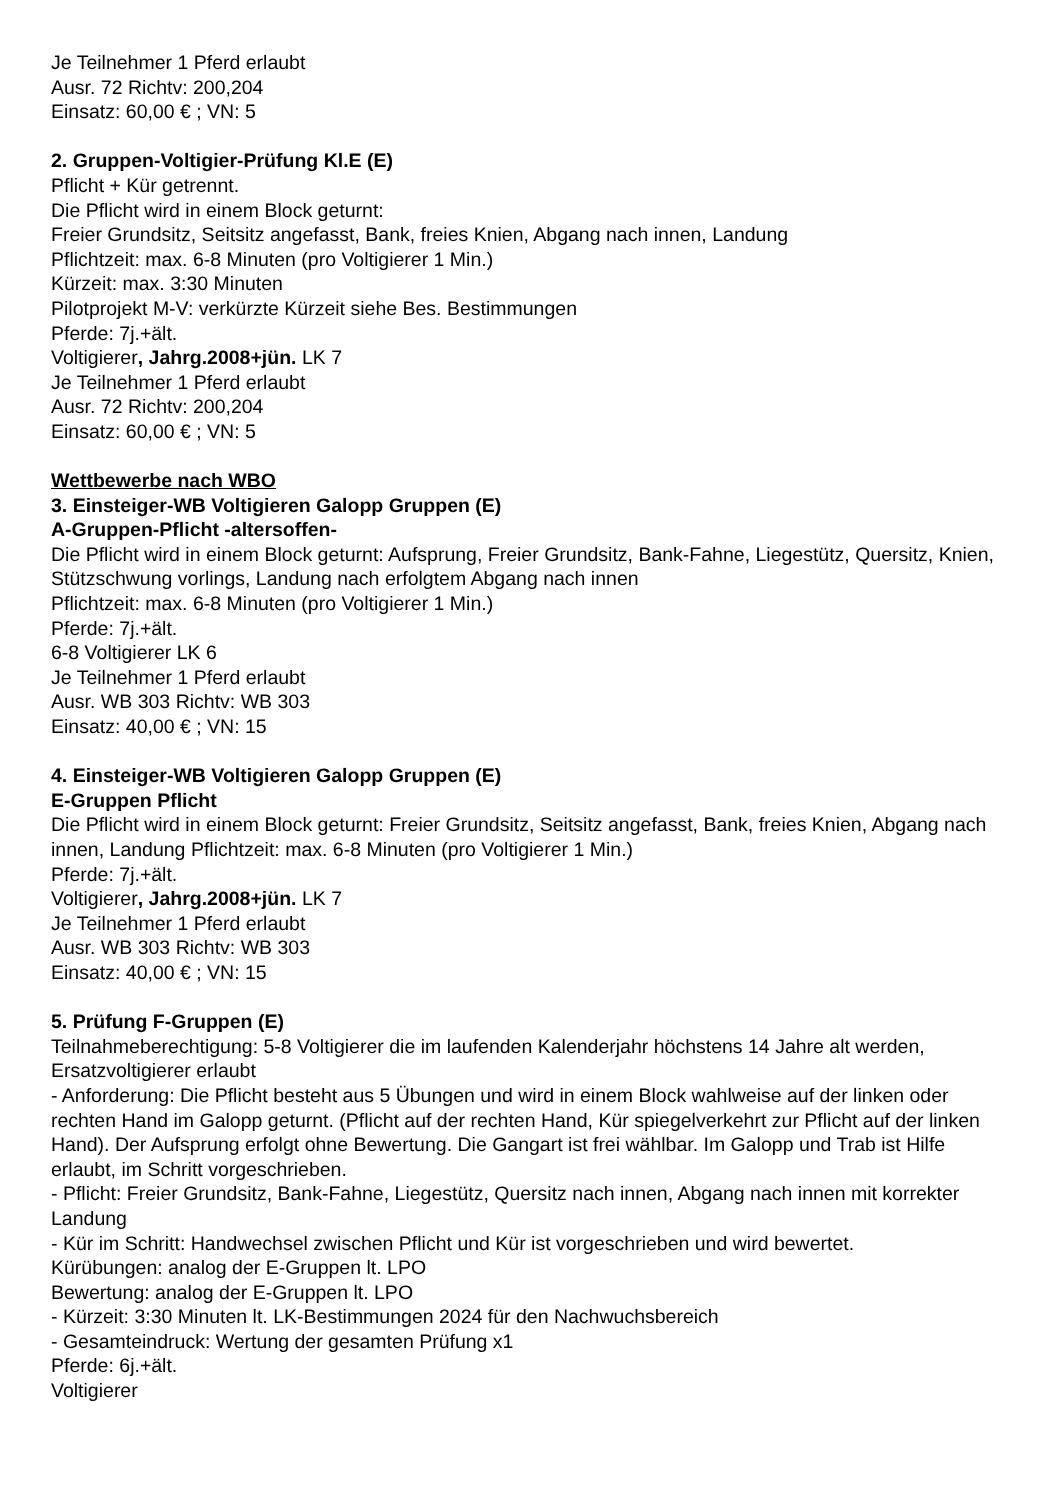Je Teilnehmer 1 Pferd erlaubt
Ausr. 72 Richtv: 200,204
Einsatz: 60,00 € ; VN: 5
2. Gruppen-Voltigier-Prüfung Kl.E (E)
Pflicht + Kür getrennt.
Die Pflicht wird in einem Block geturnt:
Freier Grundsitz, Seitsitz angefasst, Bank, freies Knien, Abgang nach innen, Landung
Pflichtzeit: max. 6-8 Minuten (pro Voltigierer 1 Min.)
Kürzeit: max. 3:30 Minuten
Pilotprojekt M-V: verkürzte Kürzeit siehe Bes. Bestimmungen
Pferde: 7j.+ält.
Voltigierer, Jahrg.2008+jün. LK 7
Je Teilnehmer 1 Pferd erlaubt
Ausr. 72 Richtv: 200,204
Einsatz: 60,00 € ; VN: 5
Wettbewerbe nach WBO
3. Einsteiger-WB Voltigieren Galopp Gruppen (E)
A-Gruppen-Pflicht -altersoffen-
Die Pflicht wird in einem Block geturnt: Aufsprung, Freier Grundsitz, Bank-Fahne, Liegestütz, Quersitz, Knien, Stützschwung vorlings, Landung nach erfolgtem Abgang nach innen
Pflichtzeit: max. 6-8 Minuten (pro Voltigierer 1 Min.)
Pferde: 7j.+ält.
6-8 Voltigierer LK 6
Je Teilnehmer 1 Pferd erlaubt
Ausr. WB 303 Richtv: WB 303
Einsatz: 40,00 € ; VN: 15
4. Einsteiger-WB Voltigieren Galopp Gruppen (E)
E-Gruppen Pflicht
Die Pflicht wird in einem Block geturnt: Freier Grundsitz, Seitsitz angefasst, Bank, freies Knien, Abgang nach innen, Landung Pflichtzeit: max. 6-8 Minuten (pro Voltigierer 1 Min.)
Pferde: 7j.+ält.
Voltigierer, Jahrg.2008+jün. LK 7
Je Teilnehmer 1 Pferd erlaubt
Ausr. WB 303 Richtv: WB 303
Einsatz: 40,00 € ; VN: 15
5. Prüfung F-Gruppen (E)
Teilnahmeberechtigung: 5-8 Voltigierer die im laufenden Kalenderjahr höchstens 14 Jahre alt werden, Ersatzvoltigierer erlaubt
- Anforderung: Die Pflicht besteht aus 5 Übungen und wird in einem Block wahlweise auf der linken oder rechten Hand im Galopp geturnt. (Pflicht auf der rechten Hand, Kür spiegelverkehrt zur Pflicht auf der linken Hand). Der Aufsprung erfolgt ohne Bewertung. Die Gangart ist frei wählbar. Im Galopp und Trab ist Hilfe erlaubt, im Schritt vorgeschrieben.
- Pflicht: Freier Grundsitz, Bank-Fahne, Liegestütz, Quersitz nach innen, Abgang nach innen mit korrekter Landung
- Kür im Schritt: Handwechsel zwischen Pflicht und Kür ist vorgeschrieben und wird bewertet.
Kürübungen: analog der E-Gruppen lt. LPO
Bewertung: analog der E-Gruppen lt. LPO
- Kürzeit: 3:30 Minuten lt. LK-Bestimmungen 2024 für den Nachwuchsbereich
- Gesamteindruck: Wertung der gesamten Prüfung x1
Pferde: 6j.+ält.
Voltigierer